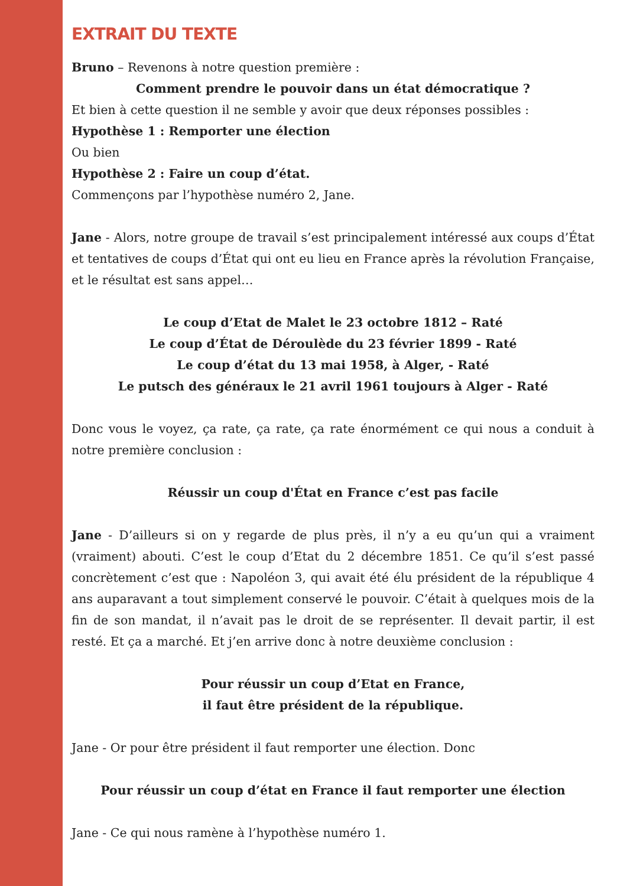EXTRAIT DU TEXTE
Bruno – Revenons à notre question première :
Comment prendre le pouvoir dans un état démocratique ?
Et bien à cette question il ne semble y avoir que deux réponses possibles :
Hypothèse 1 : Remporter une élection
Ou bien
Hypothèse 2 : Faire un coup d’état.
Commençons par l’hypothèse numéro 2, Jane.
Jane - Alors, notre groupe de travail s’est principalement intéressé aux coups d’État et tentatives de coups d’État qui ont eu lieu en France après la révolution Française, et le résultat est sans appel…
Le coup d’Etat de Malet le 23 octobre 1812 – Raté
Le coup d’État de Déroulède du 23 février 1899 - Raté
Le coup d’état du 13 mai 1958, à Alger, - Raté
Le putsch des généraux le 21 avril 1961 toujours à Alger - Raté
Donc vous le voyez, ça rate, ça rate, ça rate énormément ce qui nous a conduit à notre première conclusion :
Réussir un coup d'État en France c’est pas facile
Jane - D’ailleurs si on y regarde de plus près, il n’y a eu qu’un qui a vraiment (vraiment) abouti. C’est le coup d’Etat du 2 décembre 1851. Ce qu’il s’est passé concrètement c’est que : Napoléon 3, qui avait été élu président de la république 4 ans auparavant a tout simplement conservé le pouvoir. C’était à quelques mois de la fin de son mandat, il n’avait pas le droit de se représenter. Il devait partir, il est resté. Et ça a marché. Et j’en arrive donc à notre deuxième conclusion :
Pour réussir un coup d’Etat en France,
il faut être président de la république.
Jane - Or pour être président il faut remporter une élection. Donc
Pour réussir un coup d’état en France il faut remporter une élection
Jane - Ce qui nous ramène à l’hypothèse numéro 1.